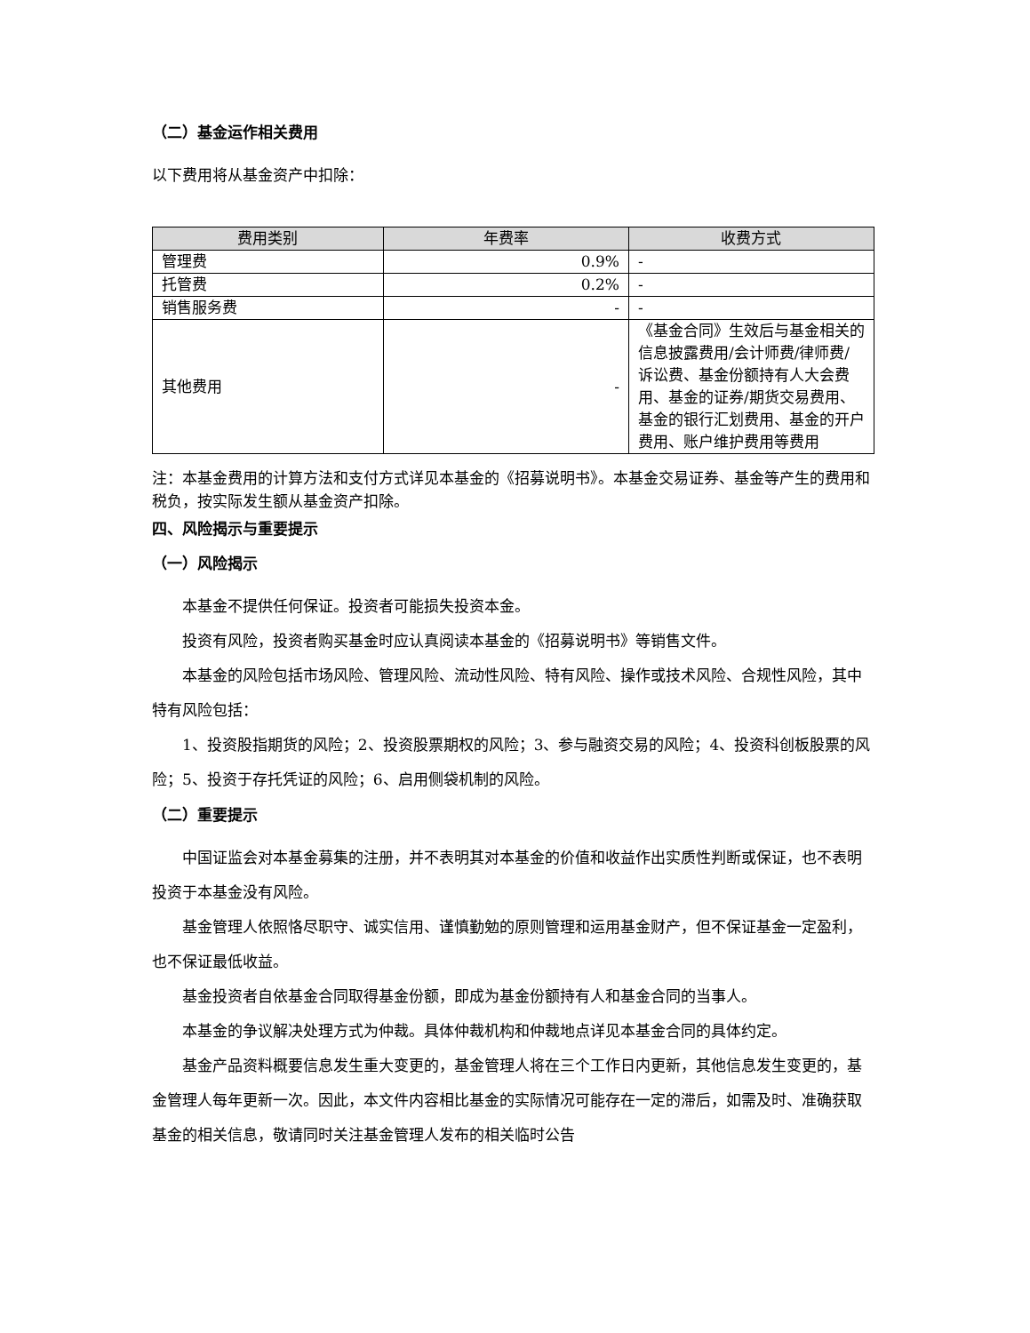（二）基金运作相关费用
以下费用将从基金资产中扣除：
| 费用类别 | 年费率 | 收费方式 |
| --- | --- | --- |
| 管理费 | 0.9% | - |
| 托管费 | 0.2% | - |
| 销售服务费 | - | - |
| 其他费用 | - | 《基金合同》生效后与基金相关的信息披露费用/会计师费/律师费/诉讼费、基金份额持有人大会费用、基金的证券/期货交易费用、基金的银行汇划费用、基金的开户费用、账户维护费用等费用 |
注：本基金费用的计算方法和支付方式详见本基金的《招募说明书》。本基金交易证券、基金等产生的费用和税负，按实际发生额从基金资产扣除。
四、风险揭示与重要提示
（一）风险揭示
本基金不提供任何保证。投资者可能损失投资本金。
投资有风险，投资者购买基金时应认真阅读本基金的《招募说明书》等销售文件。
本基金的风险包括市场风险、管理风险、流动性风险、特有风险、操作或技术风险、合规性风险，其中特有风险包括：
1、投资股指期货的风险；2、投资股票期权的风险；3、参与融资交易的风险；4、投资科创板股票的风险；5、投资于存托凭证的风险；6、启用侧袋机制的风险。
（二）重要提示
中国证监会对本基金募集的注册，并不表明其对本基金的价值和收益作出实质性判断或保证，也不表明投资于本基金没有风险。
基金管理人依照恪尽职守、诚实信用、谨慎勤勉的原则管理和运用基金财产，但不保证基金一定盈利，也不保证最低收益。
基金投资者自依基金合同取得基金份额，即成为基金份额持有人和基金合同的当事人。
本基金的争议解决处理方式为仲裁。具体仲裁机构和仲裁地点详见本基金合同的具体约定。
基金产品资料概要信息发生重大变更的，基金管理人将在三个工作日内更新，其他信息发生变更的，基金管理人每年更新一次。因此，本文件内容相比基金的实际情况可能存在一定的滞后，如需及时、准确获取基金的相关信息，敬请同时关注基金管理人发布的相关临时公告